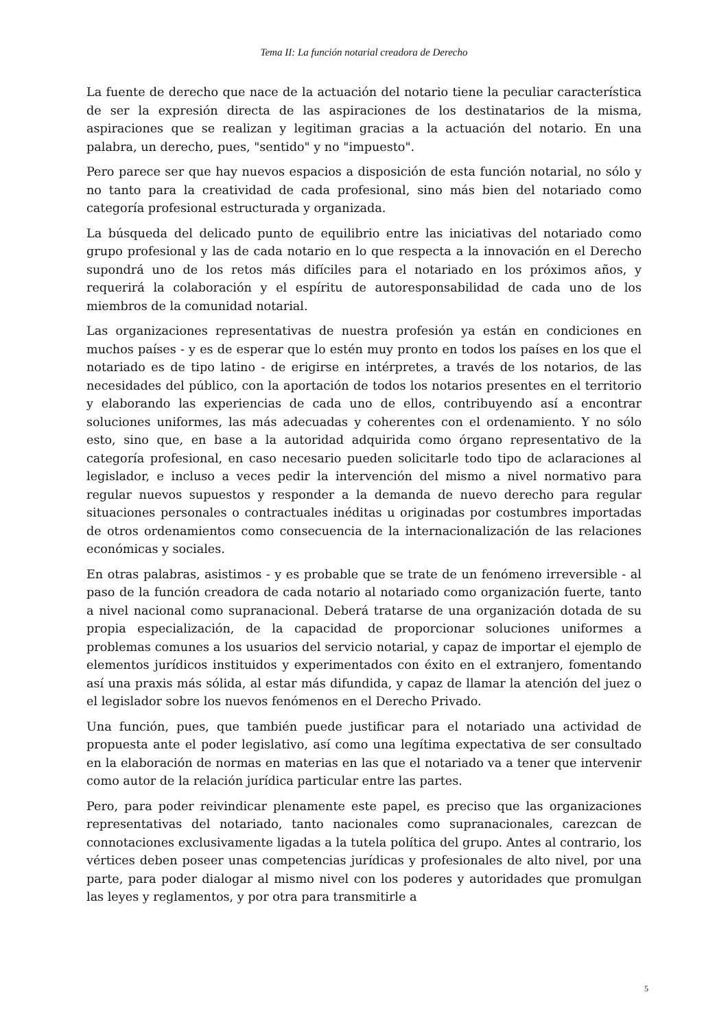Tema II: La función notarial creadora de Derecho
La fuente de derecho que nace de la actuación del notario tiene la peculiar característica de ser la expresión directa de las aspiraciones de los destinatarios de la misma, aspiraciones que se realizan y legitiman gracias a la actuación del notario. En una palabra, un derecho, pues, "sentido" y no "impuesto".
Pero parece ser que hay nuevos espacios a disposición de esta función notarial, no sólo y no tanto para la creatividad de cada profesional, sino más bien del notariado como categoría profesional estructurada y organizada.
La búsqueda del delicado punto de equilibrio entre las iniciativas del notariado como grupo profesional y las de cada notario en lo que respecta a la innovación en el Derecho supondrá uno de los retos más difíciles para el notariado en los próximos años, y requerirá la colaboración y el espíritu de autoresponsabilidad de cada uno de los miembros de la comunidad notarial.
Las organizaciones representativas de nuestra profesión ya están en condiciones en muchos países - y es de esperar que lo estén muy pronto en todos los países en los que el notariado es de tipo latino - de erigirse en intérpretes, a través de los notarios, de las necesidades del público, con la aportación de todos los notarios presentes en el territorio y elaborando las experiencias de cada uno de ellos, contribuyendo así a encontrar soluciones uniformes, las más adecuadas y coherentes con el ordenamiento. Y no sólo esto, sino que, en base a la autoridad adquirida como órgano representativo de la categoría profesional, en caso necesario pueden solicitarle todo tipo de aclaraciones al legislador, e incluso a veces pedir la intervención del mismo a nivel normativo para regular nuevos supuestos y responder a la demanda de nuevo derecho para regular situaciones personales o contractuales inéditas u originadas por costumbres importadas de otros ordenamientos como consecuencia de la internacionalización de las relaciones económicas y sociales.
En otras palabras, asistimos - y es probable que se trate de un fenómeno irreversible - al paso de la función creadora de cada notario al notariado como organización fuerte, tanto a nivel nacional como supranacional. Deberá tratarse de una organización dotada de su propia especialización, de la capacidad de proporcionar soluciones uniformes a problemas comunes a los usuarios del servicio notarial, y capaz de importar el ejemplo de elementos jurídicos instituidos y experimentados con éxito en el extranjero, fomentando así una praxis más sólida, al estar más difundida, y capaz de llamar la atención del juez o el legislador sobre los nuevos fenómenos en el Derecho Privado.
Una función, pues, que también puede justificar para el notariado una actividad de propuesta ante el poder legislativo, así como una legítima expectativa de ser consultado en la elaboración de normas en materias en las que el notariado va a tener que intervenir como autor de la relación jurídica particular entre las partes.
Pero, para poder reivindicar plenamente este papel, es preciso que las organizaciones representativas del notariado, tanto nacionales como supranacionales, carezcan de connotaciones exclusivamente ligadas a la tutela política del grupo. Antes al contrario, los vértices deben poseer unas competencias jurídicas y profesionales de alto nivel, por una parte, para poder dialogar al mismo nivel con los poderes y autoridades que promulgan las leyes y reglamentos, y por otra para transmitirle a
5